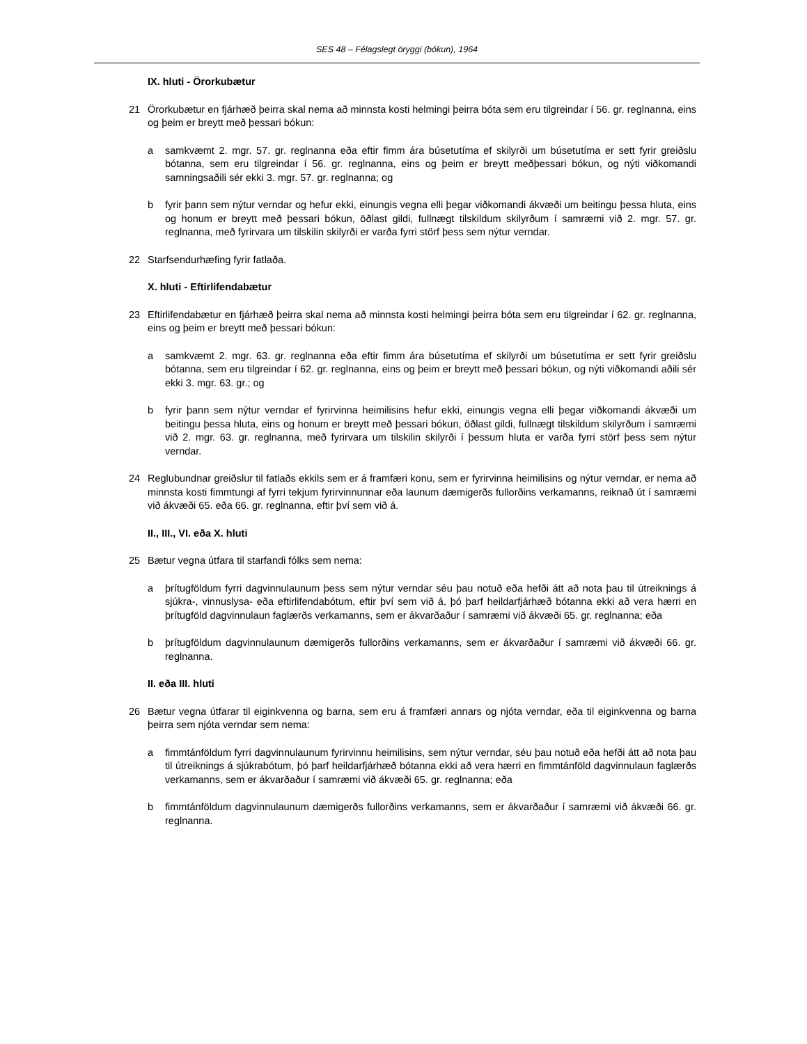SES 48 – Félagslegt öryggi (bókun), 1964
IX. hluti - Örorkubætur
21 Örorkubætur en fjárhæð þeirra skal nema að minnsta kosti helmingi þeirra bóta sem eru tilgreindar í 56. gr. reglnanna, eins og þeim er breytt með þessari bókun:
a samkvæmt 2. mgr. 57. gr. reglnanna eða eftir fimm ára búsetutíma ef skilyrði um búsetutíma er sett fyrir greiðslu bótanna, sem eru tilgreindar í 56. gr. reglnanna, eins og þeim er breytt meðþessari bókun, og nýti viðkomandi samningsaðili sér ekki 3. mgr. 57. gr. reglnanna; og
b fyrir þann sem nýtur verndar og hefur ekki, einungis vegna elli þegar viðkomandi ákvæði um beitingu þessa hluta, eins og honum er breytt með þessari bókun, öðlast gildi, fullnægt tilskildum skilyrðum í samræmi við 2. mgr. 57. gr. reglnanna, með fyrirvara um tilskilin skilyrði er varða fyrri störf þess sem nýtur verndar.
22 Starfsendurhæfing fyrir fatlaða.
X. hluti - Eftirlifendabætur
23 Eftirlifendabætur en fjárhæð þeirra skal nema að minnsta kosti helmingi þeirra bóta sem eru tilgreindar í 62. gr. reglnanna, eins og þeim er breytt með þessari bókun:
a samkvæmt 2. mgr. 63. gr. reglnanna eða eftir fimm ára búsetutíma ef skilyrði um búsetutíma er sett fyrir greiðslu bótanna, sem eru tilgreindar í 62. gr. reglnanna, eins og þeim er breytt með þessari bókun, og nýti viðkomandi aðili sér ekki 3. mgr. 63. gr.; og
b fyrir þann sem nýtur verndar ef fyrirvinna heimilisins hefur ekki, einungis vegna elli þegar viðkomandi ákvæði um beitingu þessa hluta, eins og honum er breytt með þessari bókun, öðlast gildi, fullnægt tilskildum skilyrðum í samræmi við 2. mgr. 63. gr. reglnanna, með fyrirvara um tilskilin skilyrði í þessum hluta er varða fyrri störf þess sem nýtur verndar.
24 Reglubundnar greiðslur til fatlaðs ekkils sem er á framfæri konu, sem er fyrirvinna heimilisins og nýtur verndar, er nema að minnsta kosti fimmtungi af fyrri tekjum fyrirvinnunnar eða launum dæmigerðs fullorðins verkamanns, reiknað út í samræmi við ákvæði 65. eða 66. gr. reglnanna, eftir því sem við á.
II., III., VI. eða X. hluti
25 Bætur vegna útfara til starfandi fólks sem nema:
a þrítugföldum fyrri dagvinnulaunum þess sem nýtur verndar séu þau notuð eða hefði átt að nota þau til útreiknings á sjúkra-, vinnuslysa- eða eftirlifendabótum, eftir því sem við á, þó þarf heildarfjárhæð bótanna ekki að vera hærri en þrítugföld dagvinnulaun faglærðs verkamanns, sem er ákvarðaður í samræmi við ákvæði 65. gr. reglnanna; eða
b þrítugföldum dagvinnulaunum dæmigerðs fullorðins verkamanns, sem er ákvarðaður í samræmi við ákvæði 66. gr. reglnanna.
II. eða III. hluti
26 Bætur vegna útfarar til eiginkvenna og barna, sem eru á framfæri annars og njóta verndar, eða til eiginkvenna og barna þeirra sem njóta verndar sem nema:
a fimmtánföldum fyrri dagvinnulaunum fyrirvinnu heimilisins, sem nýtur verndar, séu þau notuð eða hefði átt að nota þau til útreiknings á sjúkrabótum, þó þarf heildarfjárhæð bótanna ekki að vera hærri en fimmtánföld dagvinnulaun faglærðs verkamanns, sem er ákvarðaður í samræmi við ákvæði 65. gr. reglnanna; eða
b fimmtánföldum dagvinnulaunum dæmigerðs fullorðins verkamanns, sem er ákvarðaður í samræmi við ákvæði 66. gr. reglnanna.